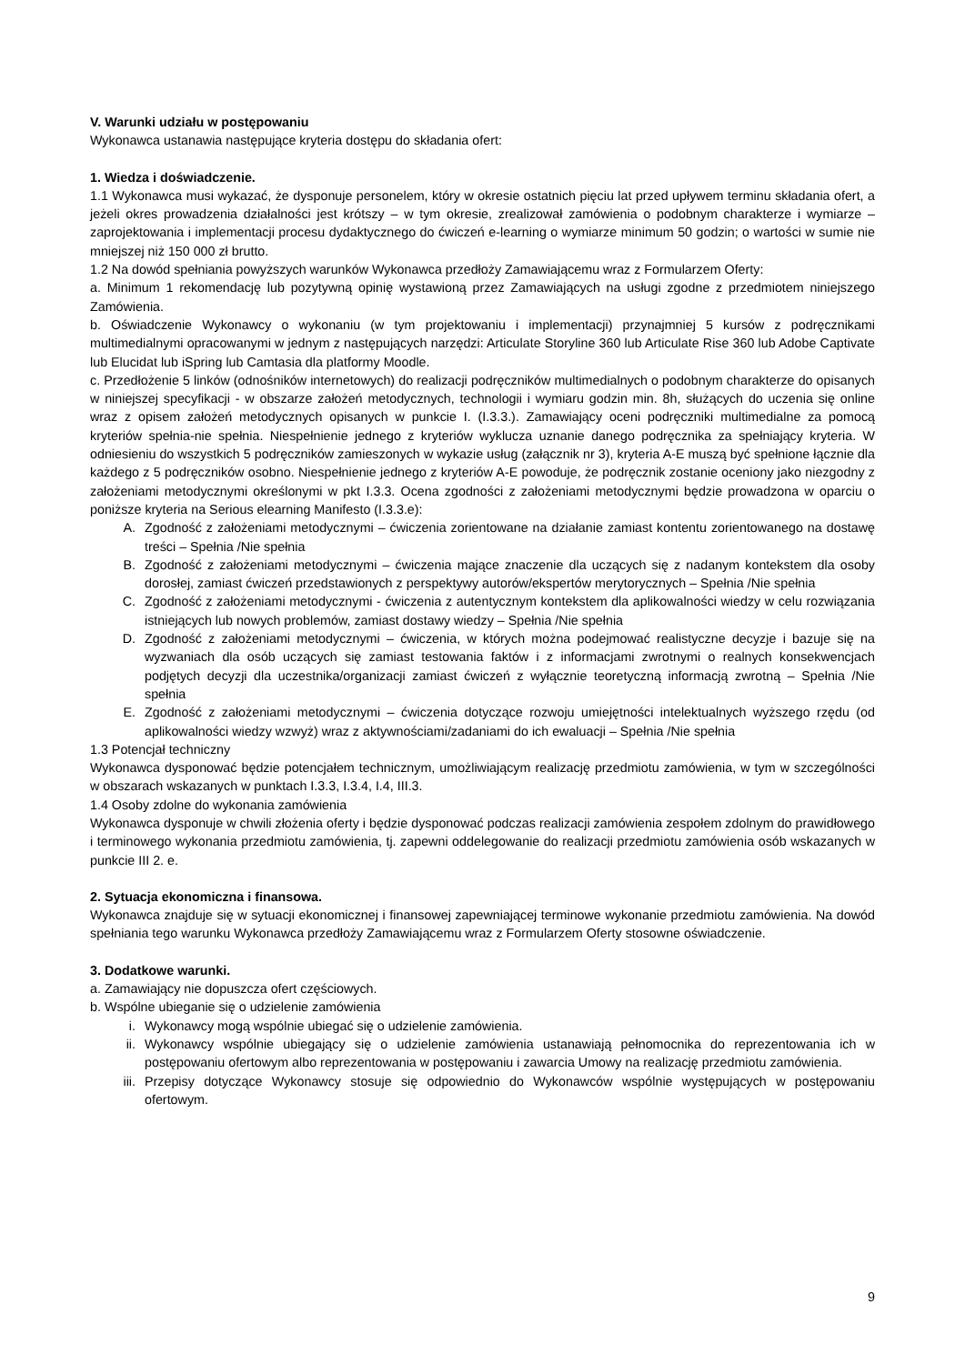V. Warunki udziału w postępowaniu
Wykonawca ustanawia następujące kryteria dostępu do składania ofert:
1. Wiedza i doświadczenie.
1.1 Wykonawca musi wykazać, że dysponuje personelem, który w okresie ostatnich pięciu lat przed upływem terminu składania ofert, a jeżeli okres prowadzenia działalności jest krótszy – w tym okresie, zrealizował zamówienia o podobnym charakterze i wymiarze – zaprojektowania i implementacji procesu dydaktycznego do ćwiczeń e-learning o wymiarze minimum 50 godzin; o wartości w sumie nie mniejszej niż 150 000 zł brutto.
1.2 Na dowód spełniania powyższych warunków Wykonawca przedłoży Zamawiającemu wraz z Formularzem Oferty:
a. Minimum 1 rekomendację lub pozytywną opinię wystawioną przez Zamawiających na usługi zgodne z przedmiotem niniejszego Zamówienia.
b. Oświadczenie Wykonawcy o wykonaniu (w tym projektowaniu i implementacji) przynajmniej 5 kursów z podręcznikami multimedialnymi opracowanymi w jednym z następujących narzędzi: Articulate Storyline 360 lub Articulate Rise 360 lub Adobe Captivate lub Elucidat lub iSpring lub Camtasia dla platformy Moodle.
c. Przedłożenie 5 linków (odnośników internetowych) do realizacji podręczników multimedialnych o podobnym charakterze do opisanych w niniejszej specyfikacji - w obszarze założeń metodycznych, technologii i wymiaru godzin min. 8h, służących do uczenia się online wraz z opisem założeń metodycznych opisanych w punkcie I. (I.3.3.). Zamawiający oceni podręczniki multimedialne za pomocą kryteriów spełnia-nie spełnia. Niespełnienie jednego z kryteriów wyklucza uznanie danego podręcznika za spełniający kryteria. W odniesieniu do wszystkich 5 podręczników zamieszonych w wykazie usług (załącznik nr 3), kryteria A-E muszą być spełnione łącznie dla każdego z 5 podręczników osobno. Niespełnienie jednego z kryteriów A-E powoduje, że podręcznik zostanie oceniony jako niezgodny z założeniami metodycznymi określonymi w pkt I.3.3. Ocena zgodności z założeniami metodycznymi będzie prowadzona w oparciu o poniższe kryteria na Serious elearning Manifesto (I.3.3.e):
A. Zgodność z założeniami metodycznymi – ćwiczenia zorientowane na działanie zamiast kontentu zorientowanego na dostawę treści – Spełnia /Nie spełnia
B. Zgodność z założeniami metodycznymi – ćwiczenia mające znaczenie dla uczących się z nadanym kontekstem dla osoby dorosłej, zamiast ćwiczeń przedstawionych z perspektywy autorów/ekspertów merytorycznych – Spełnia /Nie spełnia
C. Zgodność z założeniami metodycznymi - ćwiczenia z autentycznym kontekstem dla aplikowalności wiedzy w celu rozwiązania istniejących lub nowych problemów, zamiast dostawy wiedzy – Spełnia /Nie spełnia
D. Zgodność z założeniami metodycznymi – ćwiczenia, w których można podejmować realistyczne decyzje i bazuje się na wyzwaniach dla osób uczących się zamiast testowania faktów i z informacjami zwrotnymi o realnych konsekwencjach podjętych decyzji dla uczestnika/organizacji zamiast ćwiczeń z wyłącznie teoretyczną informacją zwrotną – Spełnia /Nie spełnia
E. Zgodność z założeniami metodycznymi – ćwiczenia dotyczące rozwoju umiejętności intelektualnych wyższego rzędu (od aplikowalności wiedzy wzwyż) wraz z aktywnościami/zadaniami do ich ewaluacji – Spełnia /Nie spełnia
1.3 Potencjał techniczny
Wykonawca dysponować będzie potencjałem technicznym, umożliwiającym realizację przedmiotu zamówienia, w tym w szczególności w obszarach wskazanych w punktach I.3.3, I.3.4, I.4, III.3.
1.4 Osoby zdolne do wykonania zamówienia
Wykonawca dysponuje w chwili złożenia oferty i będzie dysponować podczas realizacji zamówienia zespołem zdolnym do prawidłowego i terminowego wykonania przedmiotu zamówienia, tj. zapewni oddelegowanie do realizacji przedmiotu zamówienia osób wskazanych w punkcie III 2. e.
2. Sytuacja ekonomiczna i finansowa.
Wykonawca znajduje się w sytuacji ekonomicznej i finansowej zapewniającej terminowe wykonanie przedmiotu zamówienia. Na dowód spełniania tego warunku Wykonawca przedłoży Zamawiającemu wraz z Formularzem Oferty stosowne oświadczenie.
3. Dodatkowe warunki.
a. Zamawiający nie dopuszcza ofert częściowych.
b. Wspólne ubieganie się o udzielenie zamówienia
i. Wykonawcy mogą wspólnie ubiegać się o udzielenie zamówienia.
ii. Wykonawcy wspólnie ubiegający się o udzielenie zamówienia ustanawiają pełnomocnika do reprezentowania ich w postępowaniu ofertowym albo reprezentowania w postępowaniu i zawarcia Umowy na realizację przedmiotu zamówienia.
iii. Przepisy dotyczące Wykonawcy stosuje się odpowiednio do Wykonawców wspólnie występujących w postępowaniu ofertowym.
9